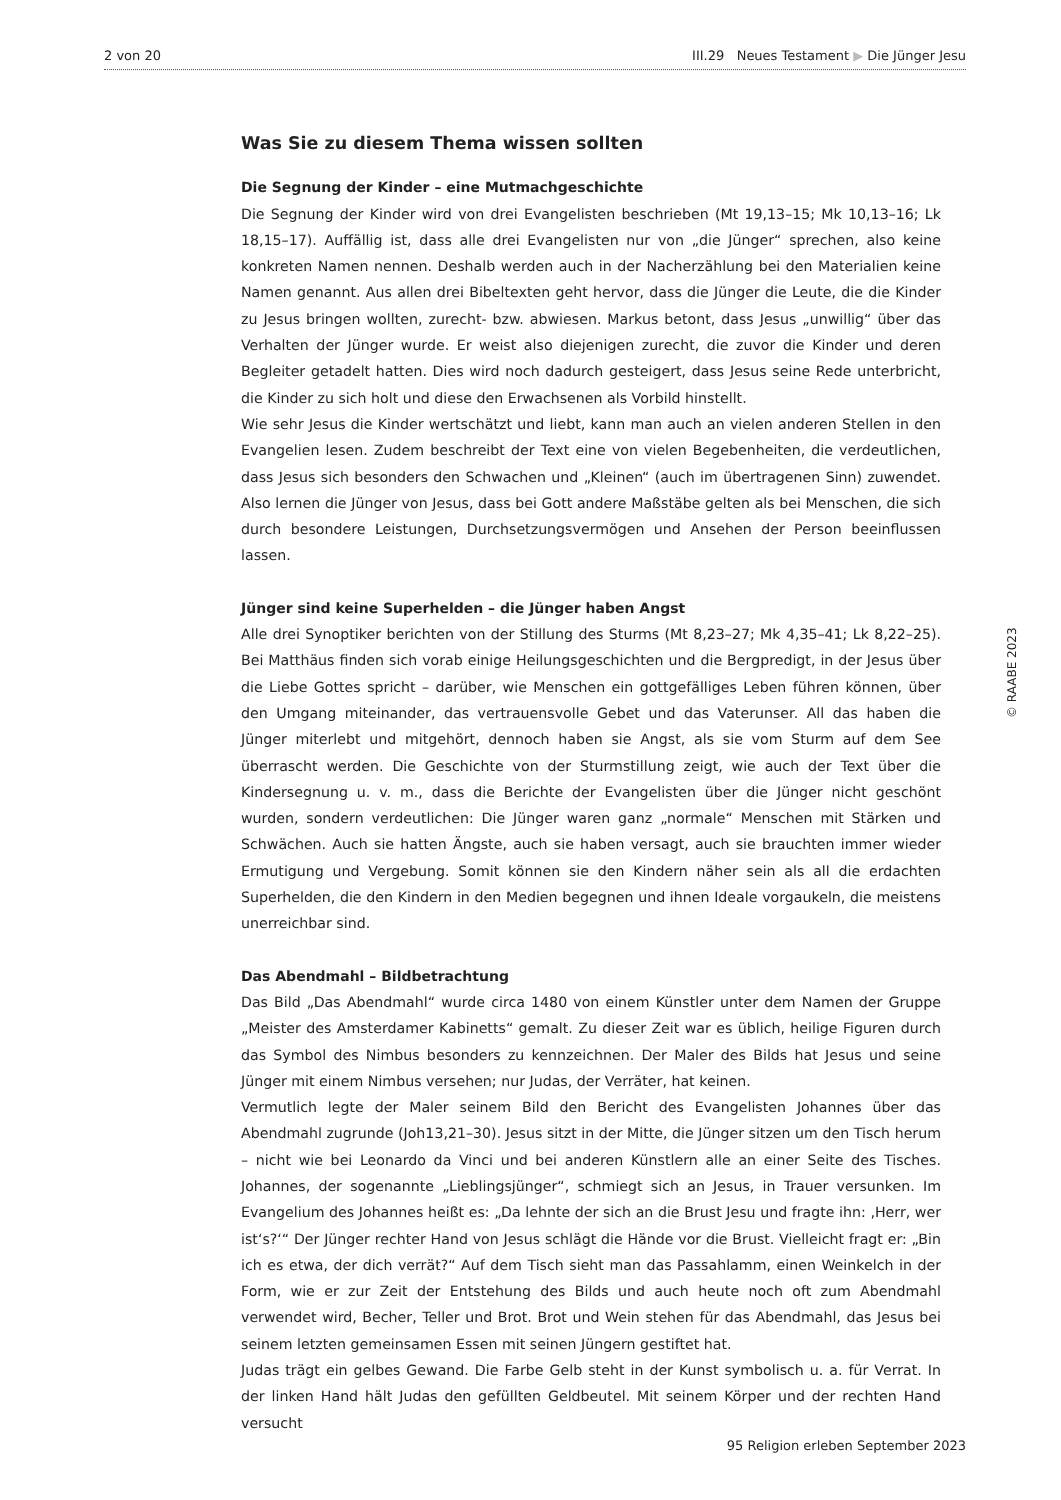2 von 20 III.29 Neues Testament ▶ Die Jünger Jesu
Was Sie zu diesem Thema wissen sollten
Die Segnung der Kinder – eine Mutmachgeschichte
Die Segnung der Kinder wird von drei Evangelisten beschrieben (Mt 19,13–15; Mk 10,13–16; Lk 18,15–17). Auffällig ist, dass alle drei Evangelisten nur von „die Jünger“ sprechen, also keine konkreten Namen nennen. Deshalb werden auch in der Nacherzählung bei den Materialien keine Namen genannt. Aus allen drei Bibeltexten geht hervor, dass die Jünger die Leute, die die Kinder zu Jesus bringen wollten, zurecht- bzw. abwiesen. Markus betont, dass Jesus „unwillig“ über das Verhalten der Jünger wurde. Er weist also diejenigen zurecht, die zuvor die Kinder und deren Begleiter getadelt hatten. Dies wird noch dadurch gesteigert, dass Jesus seine Rede unterbricht, die Kinder zu sich holt und diese den Erwachsenen als Vorbild hinstellt.
Wie sehr Jesus die Kinder wertschätzt und liebt, kann man auch an vielen anderen Stellen in den Evangelien lesen. Zudem beschreibt der Text eine von vielen Begebenheiten, die verdeutlichen, dass Jesus sich besonders den Schwachen und „Kleinen“ (auch im übertragenen Sinn) zuwendet. Also lernen die Jünger von Jesus, dass bei Gott andere Maßstäbe gelten als bei Menschen, die sich durch besondere Leistungen, Durchsetzungsvermögen und Ansehen der Person beeinflussen lassen.
Jünger sind keine Superhelden – die Jünger haben Angst
Alle drei Synoptiker berichten von der Stillung des Sturms (Mt 8,23–27; Mk 4,35–41; Lk 8,22–25). Bei Matthäus finden sich vorab einige Heilungsgeschichten und die Bergpredigt, in der Jesus über die Liebe Gottes spricht – darüber, wie Menschen ein gottgefälliges Leben führen können, über den Umgang miteinander, das vertrauensvolle Gebet und das Vaterunser. All das haben die Jünger miterlebt und mitgehört, dennoch haben sie Angst, als sie vom Sturm auf dem See überrascht werden. Die Geschichte von der Sturmstillung zeigt, wie auch der Text über die Kindersegnung u. v. m., dass die Berichte der Evangelisten über die Jünger nicht geschönt wurden, sondern verdeutlichen: Die Jünger waren ganz „normale“ Menschen mit Stärken und Schwächen. Auch sie hatten Ängste, auch sie haben versagt, auch sie brauchten immer wieder Ermutigung und Vergebung. Somit können sie den Kindern näher sein als all die erdachten Superhelden, die den Kindern in den Medien begegnen und ihnen Ideale vorgaukeln, die meistens unerreichbar sind.
Das Abendmahl – Bildbetrachtung
Das Bild „Das Abendmahl“ wurde circa 1480 von einem Künstler unter dem Namen der Gruppe „Meister des Amsterdamer Kabinetts“ gemalt. Zu dieser Zeit war es üblich, heilige Figuren durch das Symbol des Nimbus besonders zu kennzeichnen. Der Maler des Bilds hat Jesus und seine Jünger mit einem Nimbus versehen; nur Judas, der Verräter, hat keinen.
Vermutlich legte der Maler seinem Bild den Bericht des Evangelisten Johannes über das Abendmahl zugrunde (Joh13,21–30). Jesus sitzt in der Mitte, die Jünger sitzen um den Tisch herum – nicht wie bei Leonardo da Vinci und bei anderen Künstlern alle an einer Seite des Tisches. Johannes, der sogenannte „Lieblingsjünger“, schmiegt sich an Jesus, in Trauer versunken. Im Evangelium des Johannes heißt es: „Da lehnte der sich an die Brust Jesu und fragte ihn: ‚Herr, wer ist‘s?‘“ Der Jünger rechter Hand von Jesus schlägt die Hände vor die Brust. Vielleicht fragt er: „Bin ich es etwa, der dich verrät?“ Auf dem Tisch sieht man das Passahlamm, einen Weinkelch in der Form, wie er zur Zeit der Entstehung des Bilds und auch heute noch oft zum Abendmahl verwendet wird, Becher, Teller und Brot. Brot und Wein stehen für das Abendmahl, das Jesus bei seinem letzten gemeinsamen Essen mit seinen Jüngern gestiftet hat.
Judas trägt ein gelbes Gewand. Die Farbe Gelb steht in der Kunst symbolisch u. a. für Verrat. In der linken Hand hält Judas den gefüllten Geldbeutel. Mit seinem Körper und der rechten Hand versucht
© RAABE 2023
95 Religion erleben September 2023